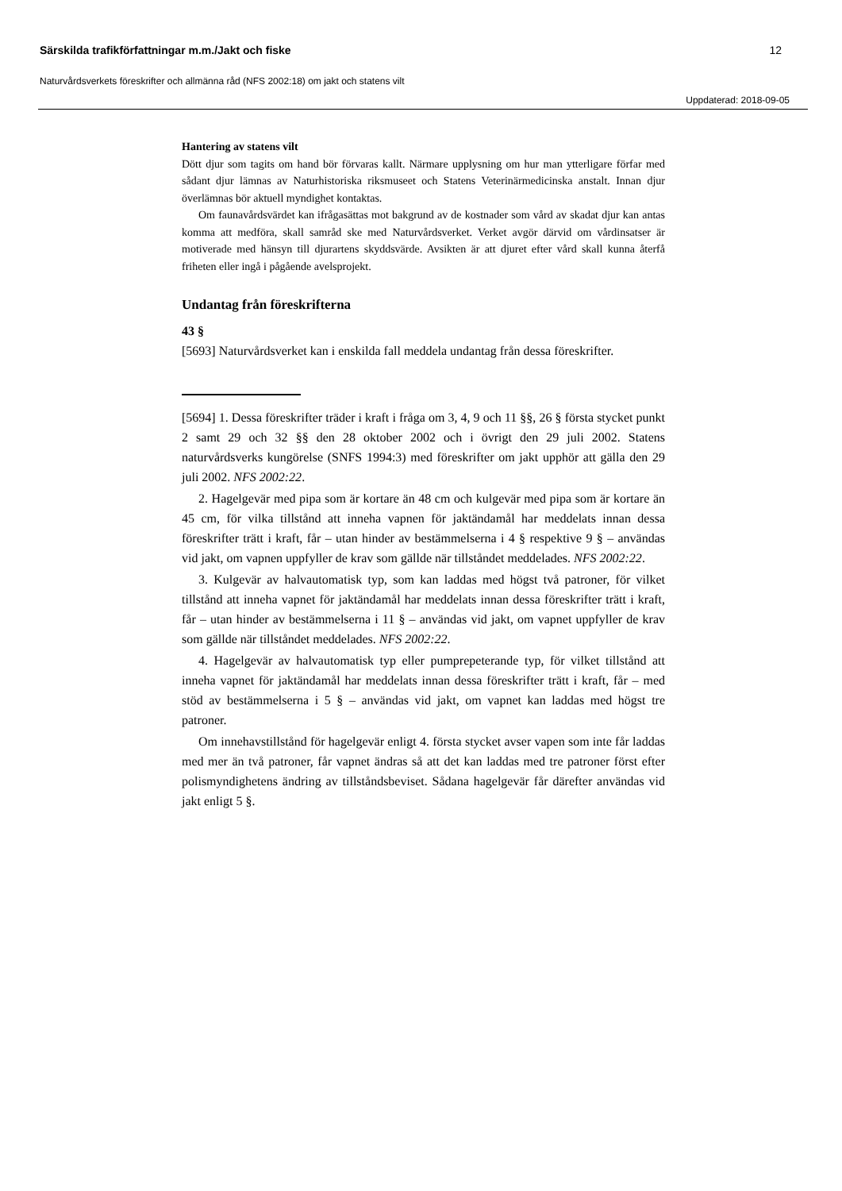Särskilda trafikförfattningar m.m./Jakt och fiske 12
Naturvårdsverkets föreskrifter och allmänna råd (NFS 2002:18) om jakt och statens vilt
Uppdaterad: 2018-09-05
Hantering av statens vilt
Dött djur som tagits om hand bör förvaras kallt. Närmare upplysning om hur man ytterligare förfar med sådant djur lämnas av Naturhistoriska riksmuseet och Statens Veterinärmedicinska anstalt. Innan djur överlämnas bör aktuell myndighet kontaktas.
Om faunavårdsvärdet kan ifrågasättas mot bakgrund av de kostnader som vård av skadat djur kan antas komma att medföra, skall samråd ske med Naturvårdsverket. Verket avgör därvid om vårdinsatser är motiverade med hänsyn till djurartens skyddsvärde. Avsikten är att djuret efter vård skall kunna återfå friheten eller ingå i pågående avelsprojekt.
Undantag från föreskrifterna
43 §
[5693] Naturvårdsverket kan i enskilda fall meddela undantag från dessa föreskrifter.
[5694] 1. Dessa föreskrifter träder i kraft i fråga om 3, 4, 9 och 11 §§, 26 § första stycket punkt 2 samt 29 och 32 §§ den 28 oktober 2002 och i övrigt den 29 juli 2002. Statens naturvårdsverks kungörelse (SNFS 1994:3) med föreskrifter om jakt upphör att gälla den 29 juli 2002. NFS 2002:22.
2. Hagelgevär med pipa som är kortare än 48 cm och kulgevär med pipa som är kortare än 45 cm, för vilka tillstånd att inneha vapnen för jaktändamål har meddelats innan dessa föreskrifter trätt i kraft, får – utan hinder av bestämmelserna i 4 § respektive 9 § – användas vid jakt, om vapnen uppfyller de krav som gällde när tillståndet meddelades. NFS 2002:22.
3. Kulgevär av halvautomatisk typ, som kan laddas med högst två patroner, för vilket tillstånd att inneha vapnet för jaktändamål har meddelats innan dessa föreskrifter trätt i kraft, får – utan hinder av bestämmelserna i 11 § – användas vid jakt, om vapnet uppfyller de krav som gällde när tillståndet meddelades. NFS 2002:22.
4. Hagelgevär av halvautomatisk typ eller pumprepeterande typ, för vilket tillstånd att inneha vapnet för jaktändamål har meddelats innan dessa föreskrifter trätt i kraft, får – med stöd av bestämmelserna i 5 § – användas vid jakt, om vapnet kan laddas med högst tre patroner.
Om innehavstillstånd för hagelgevär enligt 4. första stycket avser vapen som inte får laddas med mer än två patroner, får vapnet ändras så att det kan laddas med tre patroner först efter polismyndighetens ändring av tillståndsbeviset. Sådana hagelgevär får därefter användas vid jakt enligt 5 §.